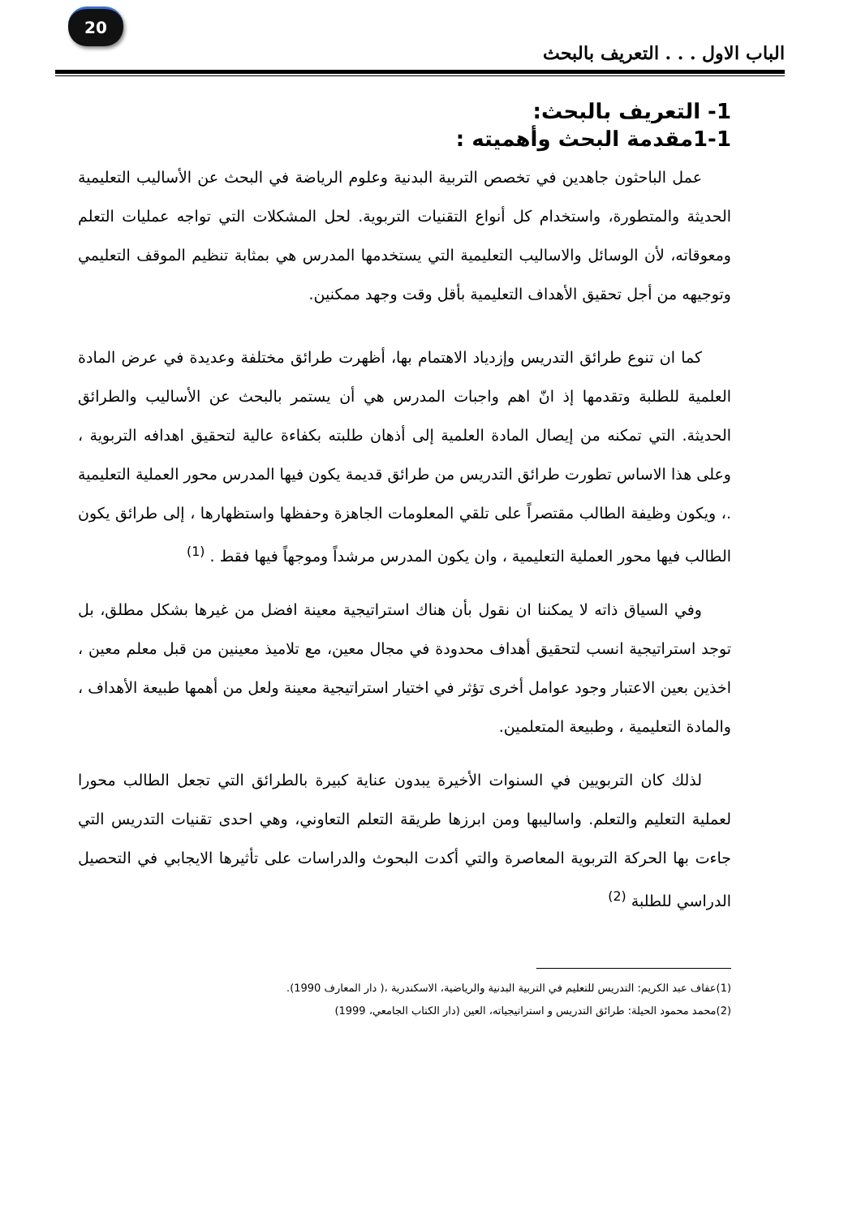20
الباب الاول . . . التعريف بالبحث
1- التعريف بالبحث:
1-1مقدمة البحث وأهميته :
عمل الباحثون جاهدين في تخصص التربية البدنية وعلوم الرياضة في البحث عن الأساليب التعليمية الحديثة والمتطورة، واستخدام كل أنواع التقنيات التربوية. لحل المشكلات التي تواجه عمليات التعلم ومعوقاته، لأن الوسائل والاساليب التعليمية التي يستخدمها المدرس هي بمثابة تنظيم الموقف التعليمي وتوجيهه من أجل تحقيق الأهداف التعليمية بأقل وقت وجهد ممكنين.
كما ان تنوع طرائق التدريس وإزدياد الاهتمام بها، أظهرت طرائق مختلفة وعديدة في عرض المادة العلمية للطلبة وتقدمها إذ انّ اهم واجبات المدرس هي أن يستمر بالبحث عن الأساليب والطرائق الحديثة. التي تمكنه من إيصال المادة العلمية إلى أذهان طلبته بكفاءة عالية لتحقيق اهدافه التربوية ، وعلى هذا الاساس تطورت طرائق التدريس من طرائق قديمة يكون فيها المدرس محور العملية التعليمية .، ويكون وظيفة الطالب مقتصراً على تلقي المعلومات الجاهزة وحفظها واستظهارها ، إلى طرائق يكون الطالب فيها محور العملية التعليمية ، وان يكون المدرس مرشداً وموجهاً فيها فقط . <sup>(1)</sup>
وفي السياق ذاته لا يمكننا ان نقول بأن هناك استراتيجية معينة افضل من غيرها بشكل مطلق، بل توجد استراتيجية انسب لتحقيق أهداف محدودة في مجال معين، مع تلاميذ معينين من قبل معلم معين ، اخذين بعين الاعتبار وجود عوامل أخرى تؤثر في اختيار استراتيجية معينة ولعل من أهمها طبيعة الأهداف ، والمادة التعليمية ، وطبيعة المتعلمين.
لذلك كان التربويين في السنوات الأخيرة يبدون عناية كبيرة بالطرائق التي تجعل الطالب محورا لعملية التعليم والتعلم. واساليبها ومن ابرزها طريقة التعلم التعاوني، وهي احدى تقنيات التدريس التي جاءت بها الحركة التربوية المعاصرة والتي أكدت البحوث والدراسات على تأثيرها الايجابي في التحصيل الدراسي للطلبة <sup>(2)</sup>
(1)عفاف عبد الكريم: التدريس للتعليم في التربية البدنية والرياضية، الاسكندرية ،( دار المعارف 1990).
(2)محمد محمود الحيلة: طرائق التدريس و استراتيجياته، العين (دار الكتاب الجامعي، 1999)